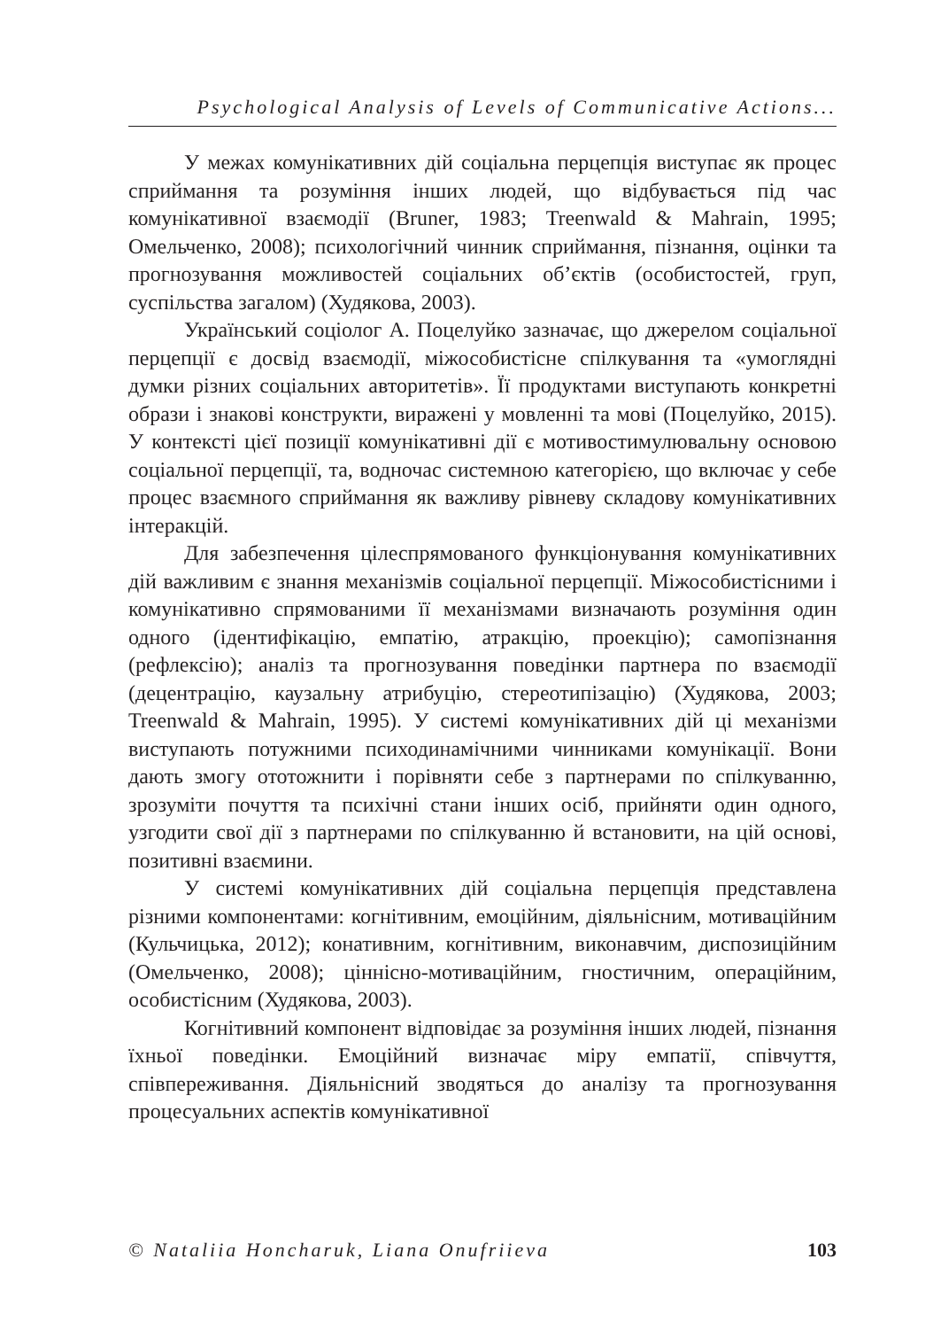Psychological Analysis of Levels of Communicative Actions...
У межах комунікативних дій соціальна перцепція виступає як процес сприймання та розуміння інших людей, що відбувається під час комунікативної взаємодії (Bruner, 1983; Treenwald & Mahrain, 1995; Омельченко, 2008); психологічний чинник сприймання, пізнання, оцінки та прогнозування можливостей соціальних об’єктів (особистостей, груп, суспільства загалом) (Худякова, 2003).
Український соціолог А. Поцелуйко зазначає, що джерелом соціальної перцепції є досвід взаємодії, міжособистісне спілкування та «умоглядні думки різних соціальних авторитетів». Її продуктами виступають конкретні образи і знакові конструкти, виражені у мовленні та мові (Поцелуйко, 2015). У контексті цієї позиції комунікативні дії є мотивостимулювальну основою соціальної перцепції, та, водночас системною категорією, що включає у себе процес взаємного сприймання як важливу рівневу складову комунікативних інтеракцій.
Для забезпечення цілеспрямованого функціонування комунікативних дій важливим є знання механізмів соціальної перцепції. Міжособистісними і комунікативно спрямованими її механізмами визначають розуміння один одного (ідентифікацію, емпатію, атракцію, проекцію); самопізнання (рефлексію); аналіз та прогнозування поведінки партнера по взаємодії (децентрацію, каузальну атрибуцію, стереотипізацію) (Худякова, 2003; Treenwald & Mahrain, 1995). У системі комунікативних дій ці механізми виступають потужними психодинамічними чинниками комунікації. Вони дають змогу ототожнити і порівняти себе з партнерами по спілкуванню, зрозуміти почуття та психічні стани інших осіб, прийняти один одного, узгодити свої дії з партнерами по спілкуванню й встановити, на цій основі, позитивні взаємини.
У системі комунікативних дій соціальна перцепція представлена різними компонентами: когнітивним, емоційним, діяльнісним, мотиваційним (Кульчицька, 2012); конативним, когнітивним, виконавчим, диспозиційним (Омельченко, 2008); ціннісно-мотиваційним, гностичним, операційним, особистісним (Худякова, 2003).
Когнітивний компонент відповідає за розуміння інших людей, пізнання їхньої поведінки. Емоційний визначає міру емпатії, співчуття, співпереживання. Діяльнісний зводяться до аналізу та прогнозування процесуальних аспектів комунікативної
© Nataliia Honcharuk, Liana Onufriieva 103